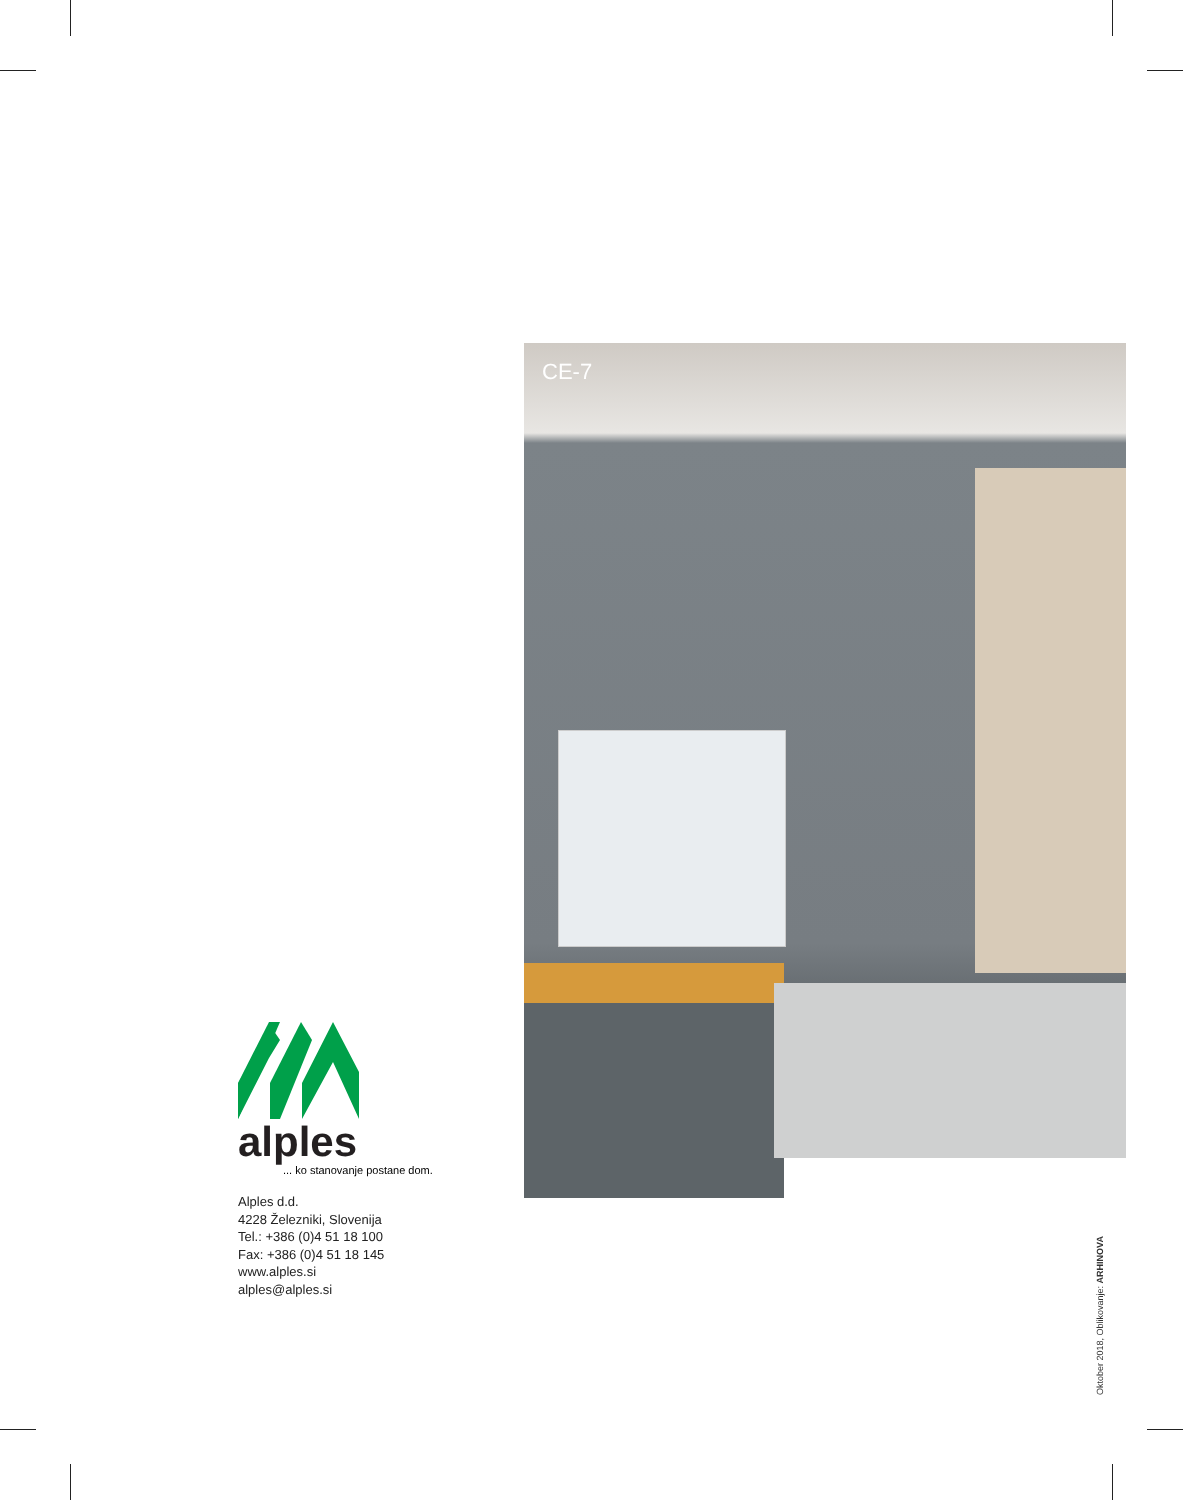CE-7
alples
... ko stanovanje postane dom.
Alples d.d.
4228 Železniki, Slovenija
Tel.: +386 (0)4 51 18 100
Fax: +386 (0)4 51 18 145
www.alples.si
alples@alples.si
Oktober 2018, Oblikovanje: ARHINOVA